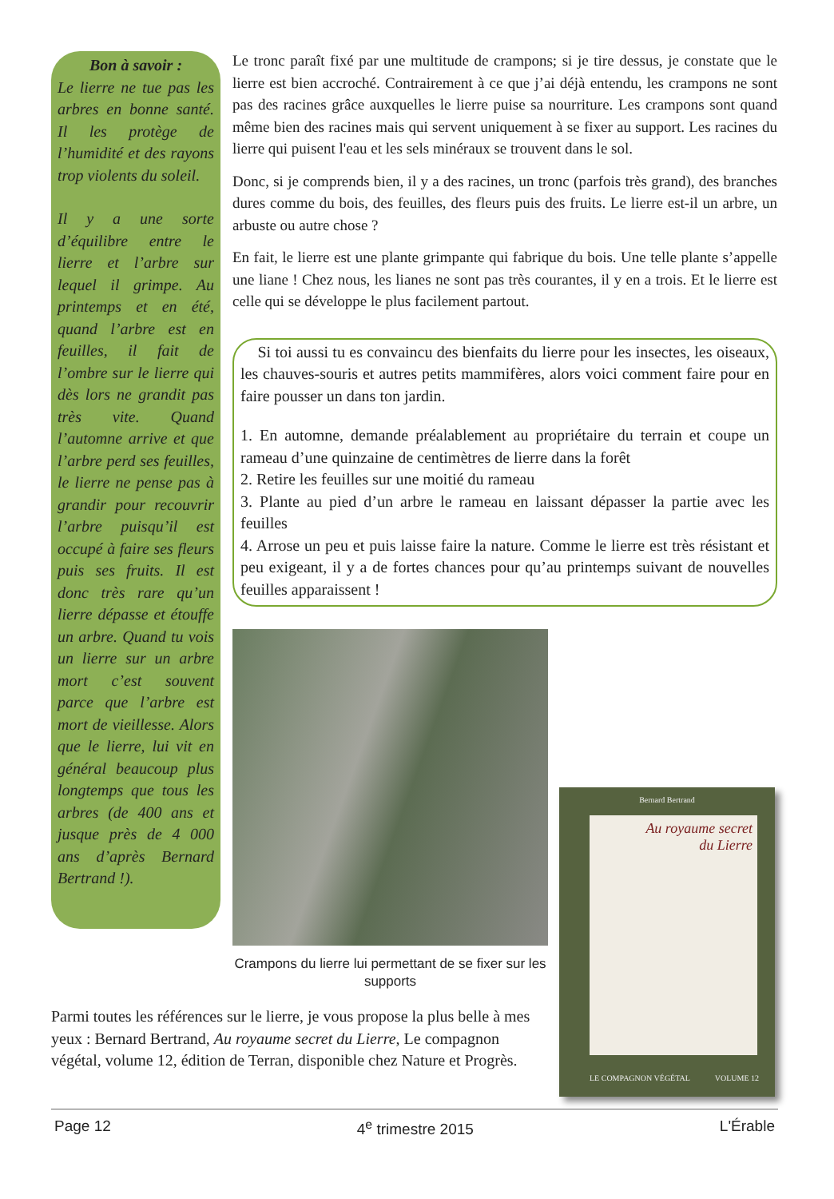Bon à savoir :
Le lierre ne tue pas les arbres en bonne santé. Il les protège de l’humidité et des rayons trop violents du soleil.
Il y a une sorte d’équilibre entre le lierre et l’arbre sur lequel il grimpe. Au printemps et en été, quand l’arbre est en feuilles, il fait de l’ombre sur le lierre qui dès lors ne grandit pas très vite. Quand l’automne arrive et que l’arbre perd ses feuilles, le lierre ne pense pas à grandir pour recouvrir l’arbre puisqu’il est occupé à faire ses fleurs puis ses fruits. Il est donc très rare qu’un lierre dépasse et étouffe un arbre. Quand tu vois un lierre sur un arbre mort c’est souvent parce que l’arbre est mort de vieillesse. Alors que le lierre, lui vit en général beaucoup plus longtemps que tous les arbres (de 400 ans et jusque près de 4 000 ans d’après Bernard Bertrand !).
Le tronc paraît fixé par une multitude de crampons; si je tire dessus, je constate que le lierre est bien accroché. Contrairement à ce que j’ai déjà entendu, les crampons ne sont pas des racines grâce auxquelles le lierre puise sa nourriture. Les crampons sont quand même bien des racines mais qui servent uniquement à se fixer au support. Les racines du lierre qui puisent l'eau et les sels minéraux se trouvent dans le sol.
Donc, si je comprends bien, il y a des racines, un tronc (parfois très grand), des branches dures comme du bois, des feuilles, des fleurs puis des fruits. Le lierre est-il un arbre, un arbuste ou autre chose ?
En fait, le lierre est une plante grimpante qui fabrique du bois. Une telle plante s’appelle une liane ! Chez nous, les lianes ne sont pas très courantes, il y en a trois. Et le lierre est celle qui se développe le plus facilement partout.
Si toi aussi tu es convaincu des bienfaits du lierre pour les insectes, les oiseaux, les chauves-souris et autres petits mammifères, alors voici comment faire pour en faire pousser un dans ton jardin.
1. En automne, demande préalablement au propriétaire du terrain et coupe un rameau d’une quinzaine de centimètres de lierre dans la forêt
2. Retire les feuilles sur une moitié du rameau
3. Plante au pied d’un arbre le rameau en laissant dépasser la partie avec les feuilles
4. Arrose un peu et puis laisse faire la nature. Comme le lierre est très résistant et peu exigeant, il y a de fortes chances pour qu’au printemps suivant de nouvelles feuilles apparaissent !
Crampons du lierre lui permettant de se fixer sur les supports
Bernard Bertrand
Au royaume secret
du Lierre
LE COMPAGNON VÉGÉTAL VOLUME 12
Parmi toutes les références sur le lierre, je vous propose la plus belle à mes yeux : Bernard Bertrand, Au royaume secret du Lierre, Le compagnon végétal, volume 12, édition de Terran, disponible chez Nature et Progrès.
Page 12 4<sup>e</sup> trimestre 2015 L'Érable